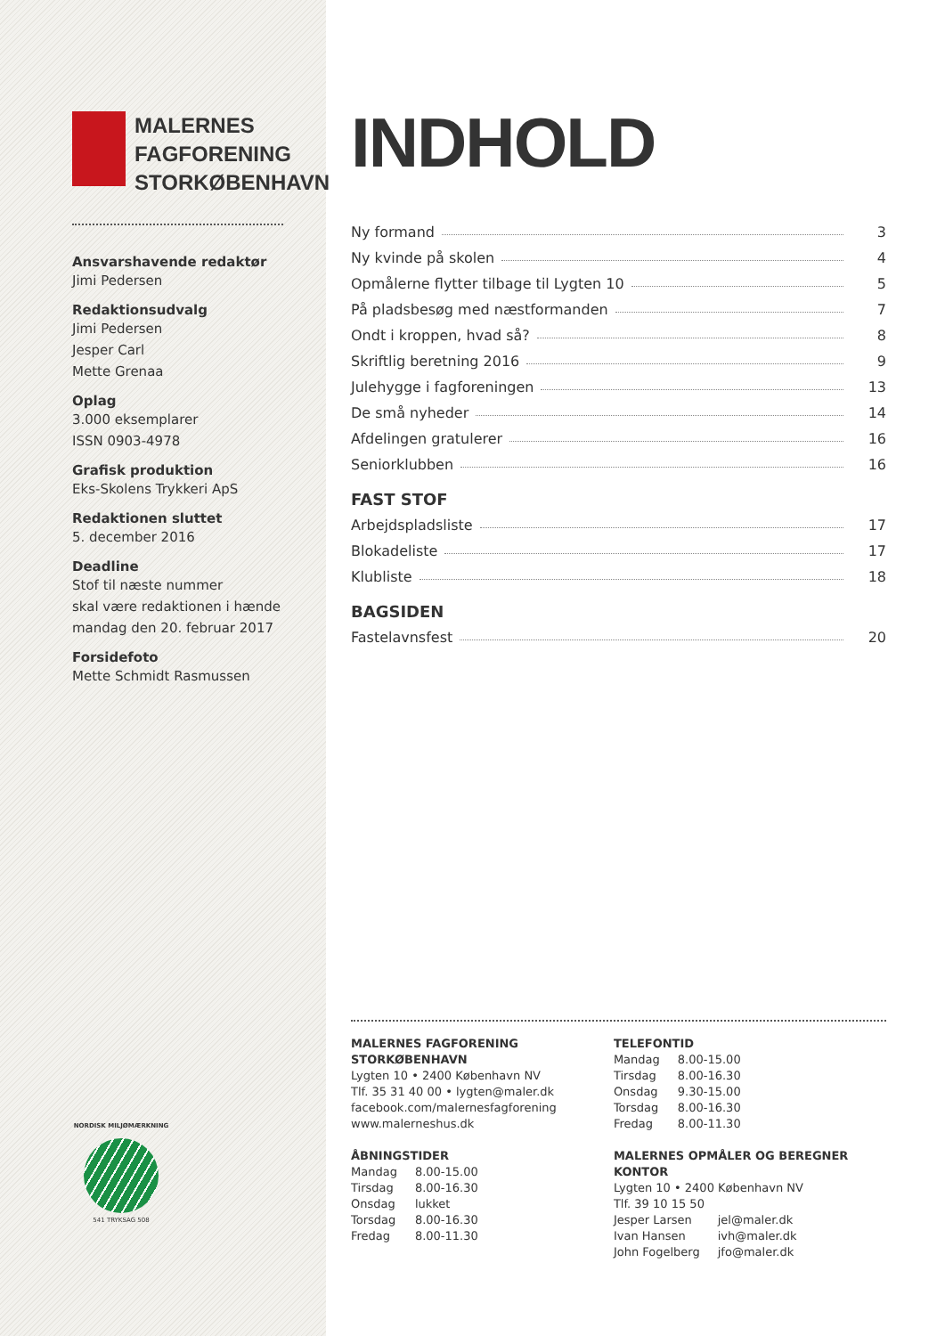MALERNES
FAGFORENING
STORKØBENHAVN
Ansvarshavende redaktør
Jimi Pedersen
Redaktionsudvalg
Jimi Pedersen
Jesper Carl
Mette Grenaa
Oplag
3.000 eksemplarer
ISSN 0903-4978
Grafisk produktion
Eks-Skolens Trykkeri ApS
Redaktionen sluttet
5. december 2016
Deadline
Stof til næste nummer
skal være redaktionen i hænde
mandag den 20. februar 2017
Forsidefoto
Mette Schmidt Rasmussen
NORDISK MILJØMÆRKNING
541 TRYKSAG 508
INDHOLD
| Ny formand | 3 |
| Ny kvinde på skolen | 4 |
| Opmålerne flytter tilbage til Lygten 10 | 5 |
| På pladsbesøg med næstformanden | 7 |
| Ondt i kroppen, hvad så? | 8 |
| Skriftlig beretning 2016 | 9 |
| Julehygge i fagforeningen | 13 |
| De små nyheder | 14 |
| Afdelingen gratulerer | 16 |
| Seniorklubben | 16 |
FAST STOF
| Arbejdspladsliste | 17 |
| Blokadeliste | 17 |
| Klubliste | 18 |
BAGSIDEN
| Fastelavnsfest | 20 |
MALERNES FAGFORENING STORKØBENHAVN
Lygten 10 • 2400 København NV
Tlf. 35 31 40 00 • lygten@maler.dk
facebook.com/malernesfagforening
www.malerneshus.dk
ÅBNINGSTIDER
| Mandag | 8.00-15.00 |
| Tirsdag | 8.00-16.30 |
| Onsdag | lukket |
| Torsdag | 8.00-16.30 |
| Fredag | 8.00-11.30 |
TELEFONTID
| Mandag | 8.00-15.00 |
| Tirsdag | 8.00-16.30 |
| Onsdag | 9.30-15.00 |
| Torsdag | 8.00-16.30 |
| Fredag | 8.00-11.30 |
MALERNES OPMÅLER OG BEREGNER KONTOR
Lygten 10 • 2400 København NV
Tlf. 39 10 15 50
| Jesper Larsen | jel@maler.dk |
| Ivan Hansen | ivh@maler.dk |
| John Fogelberg | jfo@maler.dk |